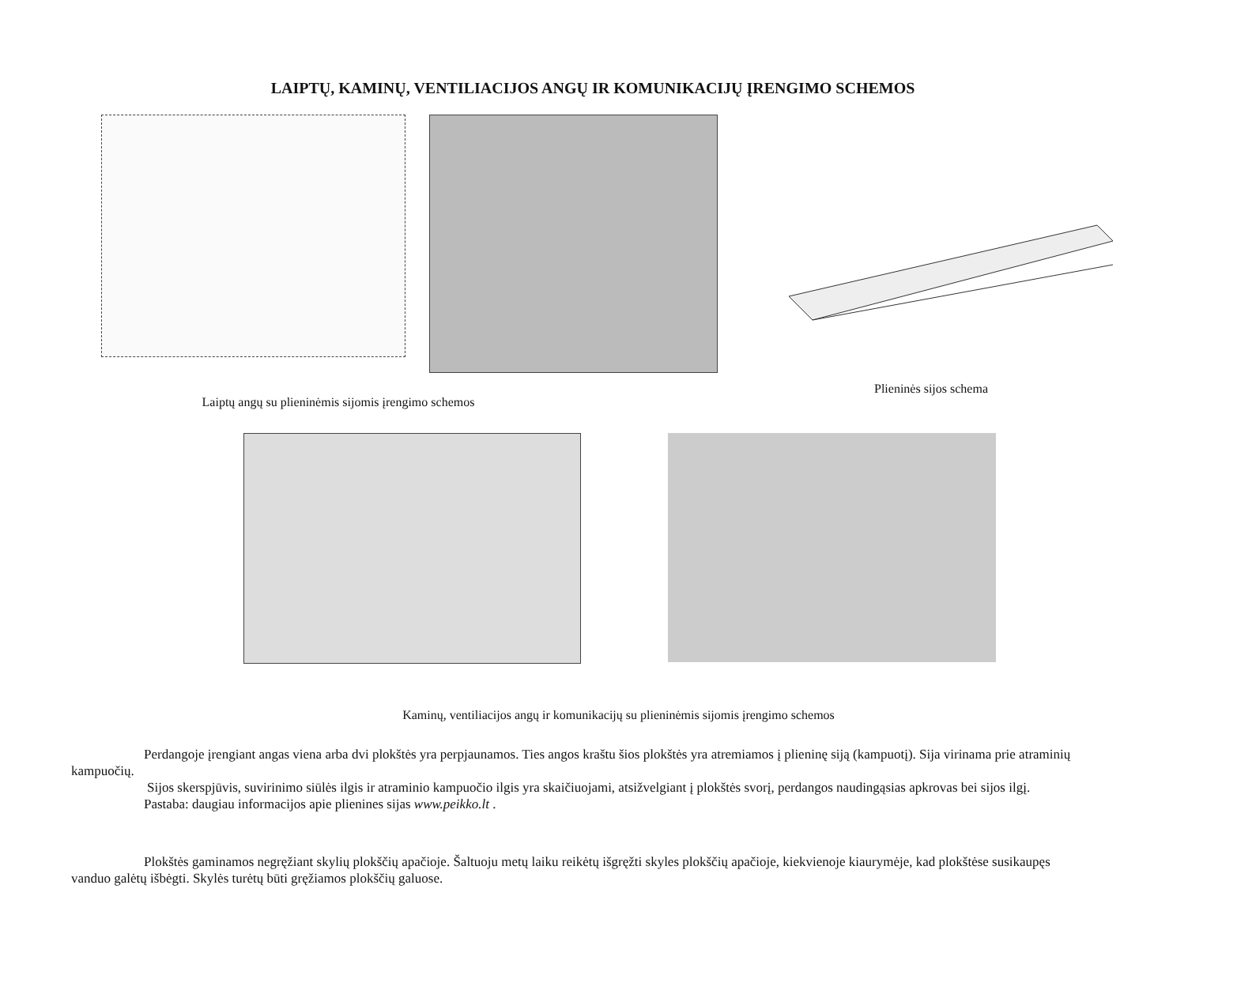LAIPTŲ, KAMINŲ, VENTILIACIJOS ANGŲ IR KOMUNIKACIJŲ ĮRENGIMO SCHEMOS
Laiptų angų su plieninėmis sijomis įrengimo schemos
Plieninės sijos schema
Kaminų, ventiliacijos angų ir komunikacijų su plieninėmis sijomis įrengimo schemos
Perdangoje įrengiant angas viena arba dvi plokštės yra perpjaunamos. Ties angos kraštu šios plokštės yra atremiamos į plieninę siją (kampuotį). Sija virinama prie atraminių kampuočių.
Sijos skerspjūvis, suvirinimo siūlės ilgis ir atraminio kampuočio ilgis yra skaičiuojami, atsižvelgiant į plokštės svorį, perdangos naudingąsias apkrovas bei sijos ilgį.
Pastaba: daugiau informacijos apie plienines sijas www.peikko.lt .
Plokštės gaminamos negręžiant skylių plokščių apačioje. Šaltuoju metų laiku reikėtų išgręžti skyles plokščių apačioje, kiekvienoje kiaurymėje, kad plokštėse susikaupęs vanduo galėtų išbėgti. Skylės turėtų būti gręžiamos plokščių galuose.